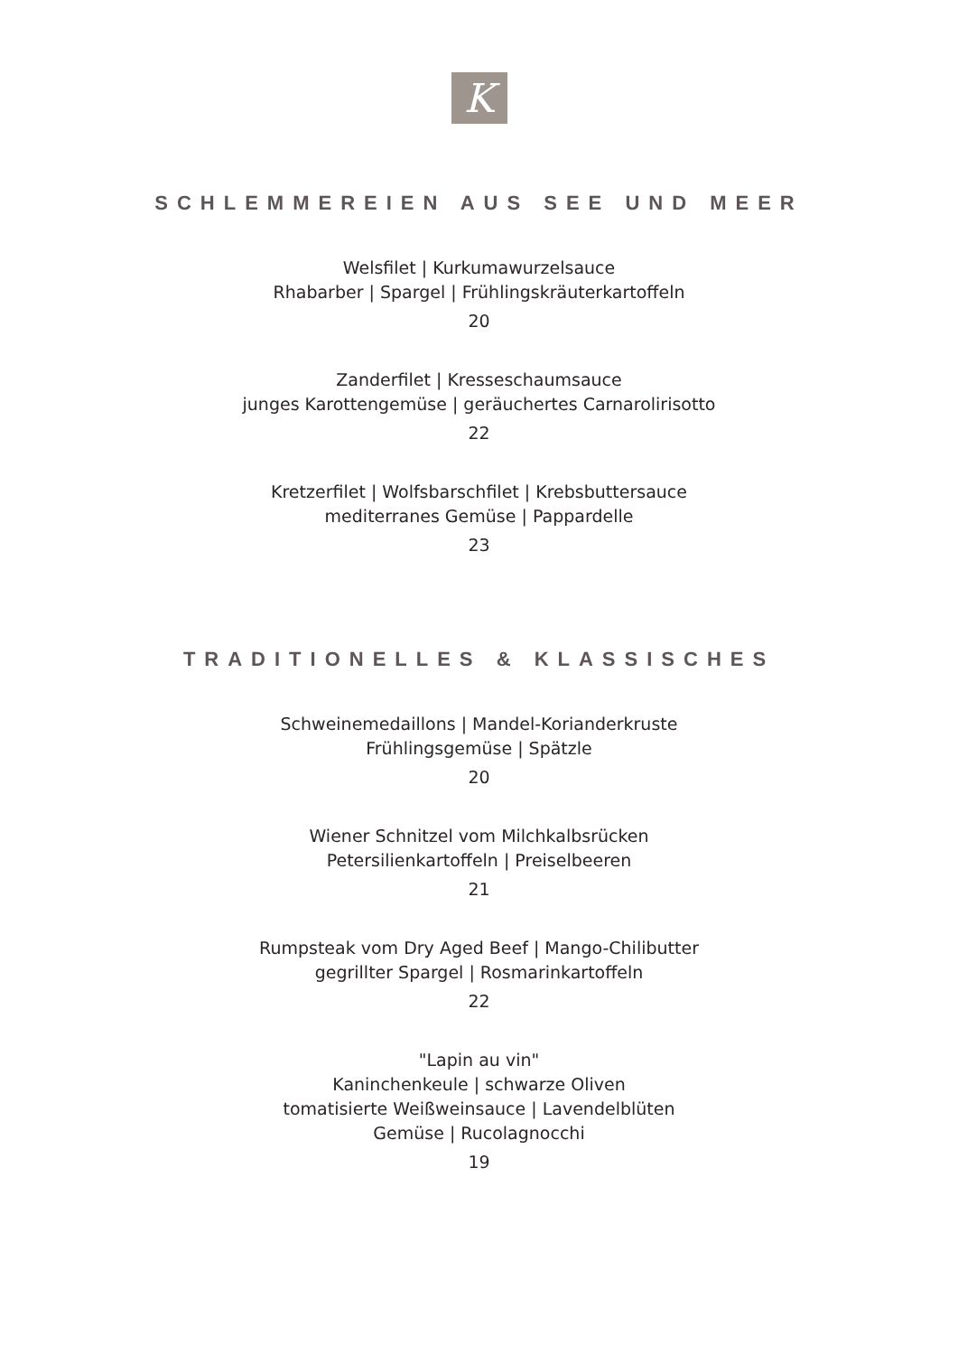K
SCHLEMMEREIEN AUS SEE UND MEER
Welsfilet | Kurkumawurzelsauce
Rhabarber | Spargel | Frühlingskräuterkartoffeln
20
Zanderfilet | Kresseschaumsauce
junges Karottengemüse | geräuchertes Carnarolirisotto
22
Kretzerfilet | Wolfsbarschfilet | Krebsbuttersauce
mediterranes Gemüse | Pappardelle
23
TRADITIONELLES & KLASSISCHES
Schweinemedaillons | Mandel-Korianderkruste
Frühlingsgemüse | Spätzle
20
Wiener Schnitzel vom Milchkalbsrücken
Petersilienkartoffeln | Preiselbeeren
21
Rumpsteak vom Dry Aged Beef | Mango-Chilibutter
gegrillter Spargel | Rosmarinkartoffeln
22
"Lapin au vin"
Kaninchenkeule | schwarze Oliven
tomatisierte Weißweinsauce | Lavendelblüten
Gemüse | Rucolagnocchi
19